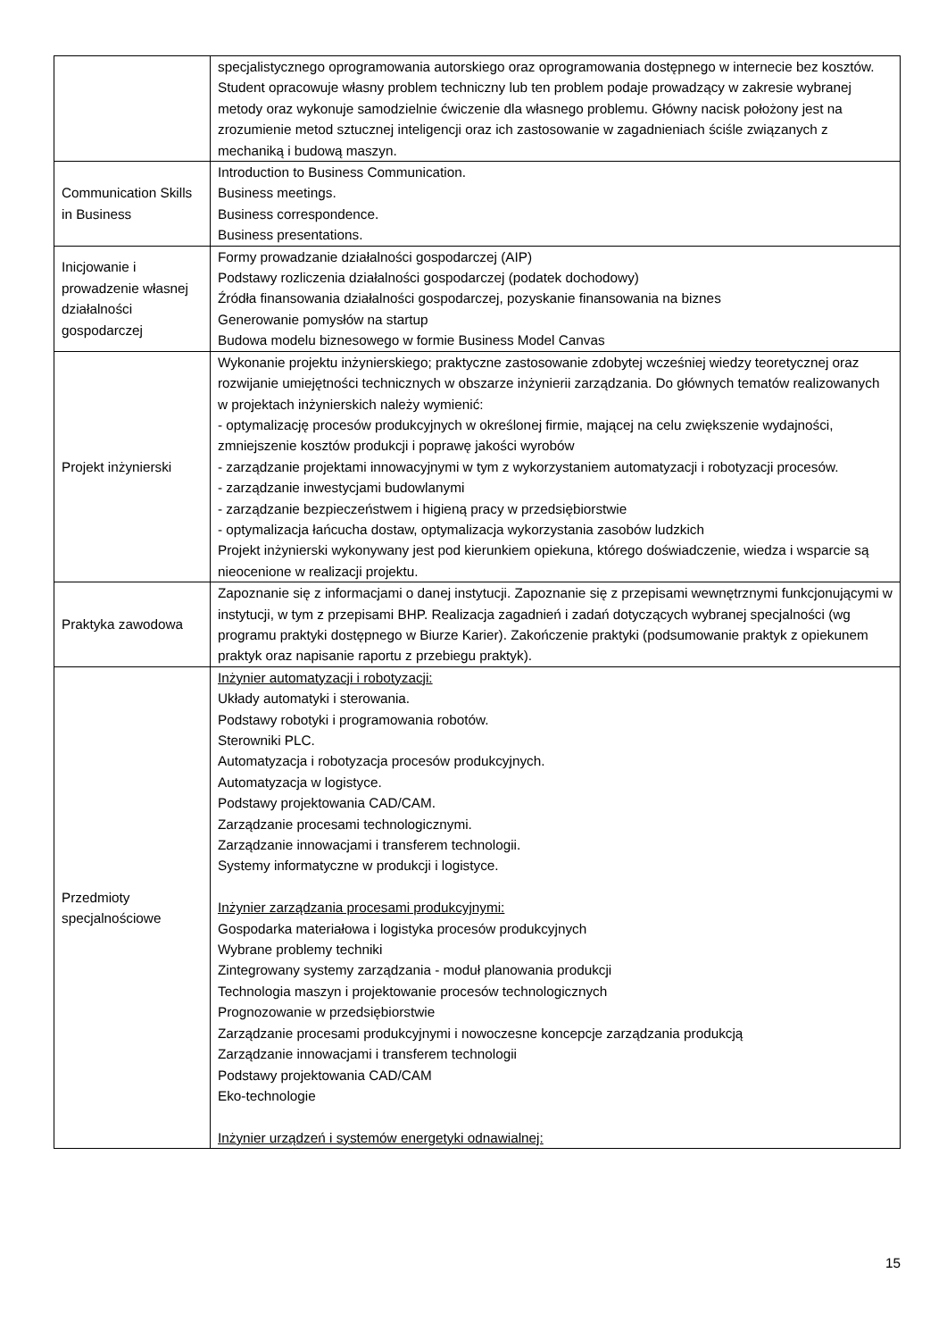| | specjalistycznego oprogramowania autorskiego oraz oprogramowania dostępnego w internecie bez kosztów. Student opracowuje własny problem techniczny lub ten problem podaje prowadzący w zakresie wybranej metody oraz wykonuje samodzielnie ćwiczenie dla własnego problemu. Główny nacisk położony jest na zrozumienie metod sztucznej inteligencji oraz ich zastosowanie w zagadnieniach ściśle związanych z mechaniką i budową maszyn. |
| Communication Skills in Business | Introduction to Business Communication. Business meetings. Business correspondence. Business presentations. |
| Inicjowanie i prowadzenie własnej działalności gospodarczej | Formy prowadzanie działalności gospodarczej (AIP) Podstawy rozliczenia działalności gospodarczej (podatek dochodowy) Źródła finansowania działalności gospodarczej, pozyskanie finansowania na biznes Generowanie pomysłów na startup Budowa modelu biznesowego w formie Business Model Canvas |
| Projekt inżynierski | Wykonanie projektu inżynierskiego; praktyczne zastosowanie zdobytej wcześniej wiedzy teoretycznej oraz rozwijanie umiejętności technicznych w obszarze inżynierii zarządzania. Do głównych tematów realizowanych w projektach inżynierskich należy wymienić: - optymalizację procesów produkcyjnych w określonej firmie, mającej na celu zwiększenie wydajności, zmniejszenie kosztów produkcji i poprawę jakości wyrobów - zarządzanie projektami innowacyjnymi w tym z wykorzystaniem automatyzacji i robotyzacji procesów. - zarządzanie inwestycjami budowlanymi - zarządzanie bezpieczeństwem i higieną pracy w przedsiębiorstwie - optymalizacja łańcucha dostaw, optymalizacja wykorzystania zasobów ludzkich Projekt inżynierski wykonywany jest pod kierunkiem opiekuna, którego doświadczenie, wiedza i wsparcie są nieocenione w realizacji projektu. |
| Praktyka zawodowa | Zapoznanie się z informacjami o danej instytucji. Zapoznanie się z przepisami wewnętrznymi funkcjonującymi w instytucji, w tym z przepisami BHP. Realizacja zagadnień i zadań dotyczących wybranej specjalności (wg programu praktyki dostępnego w Biurze Karier). Zakończenie praktyki (podsumowanie praktyk z opiekunem praktyk oraz napisanie raportu z przebiegu praktyk). |
| Przedmioty specjalnościowe | Inżynier automatyzacji i robotyzacji: Układy automatyki i sterowania. Podstawy robotyki i programowania robotów. Sterowniki PLC. Automatyzacja i robotyzacja procesów produkcyjnych. Automatyzacja w logistyce. Podstawy projektowania CAD/CAM. Zarządzanie procesami technologicznymi. Zarządzanie innowacjami i transferem technologii. Systemy informatyczne w produkcji i logistyce. Inżynier zarządzania procesami produkcyjnymi: Gospodarka materiałowa i logistyka procesów produkcyjnych Wybrane problemy techniki Zintegrowany systemy zarządzania - moduł planowania produkcji Technologia maszyn i projektowanie procesów technologicznych Prognozowanie w przedsiębiorstwie Zarządzanie procesami produkcyjnymi i nowoczesne koncepcje zarządzania produkcją Zarządzanie innowacjami i transferem technologii Podstawy projektowania CAD/CAM Eko-technologie Inżynier urządzeń i systemów energetyki odnawialnej: |
15